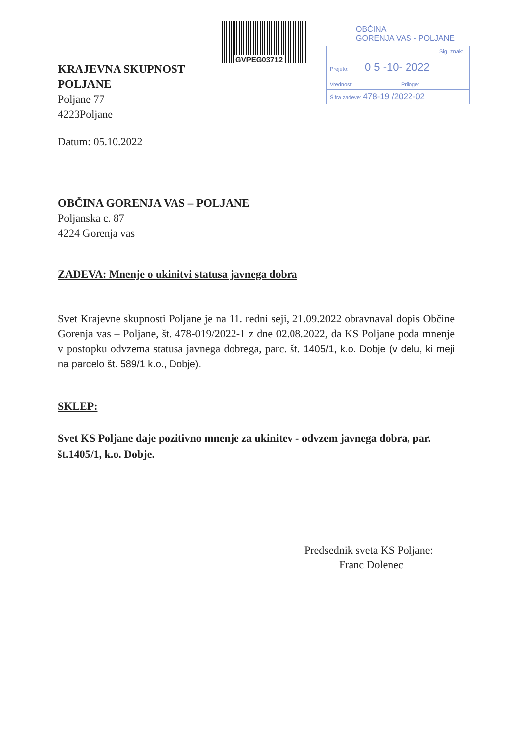GVPEG03712
OBČINA
GORENJA VAS - POLJANE
Prejeto: 0 5 -10- 2022
Sig. znak:
Vrednost: Priloge:
Šifra zadeve: 478-19 /2022-02
KRAJEVNA SKUPNOST
POLJANE
Poljane 77
4223Poljane
Datum: 05.10.2022
OBČINA GORENJA VAS – POLJANE
Poljanska c. 87
4224 Gorenja vas
ZADEVA: Mnenje o ukinitvi statusa javnega dobra
Svet Krajevne skupnosti Poljane je na 11. redni seji, 21.09.2022 obravnaval dopis Občine Gorenja vas – Poljane, št. 478-019/2022-1 z dne 02.08.2022, da KS Poljane poda mnenje v postopku odvzema statusa javnega dobrega, parc. št. 1405/1, k.o. Dobje (v delu, ki meji na parcelo št. 589/1 k.o., Dobje).
SKLEP:
Svet KS Poljane daje pozitivno mnenje za ukinitev - odvzem javnega dobra, par. št.1405/1, k.o. Dobje.
Predsednik sveta KS Poljane:
Franc Dolenec